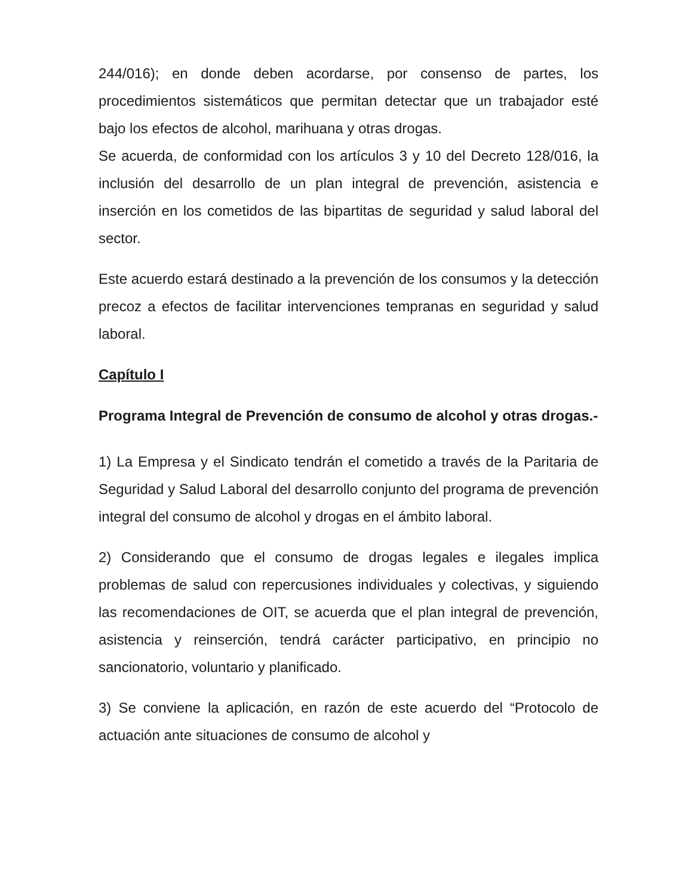244/016); en donde deben acordarse, por consenso de partes, los procedimientos sistemáticos que permitan detectar que un trabajador esté bajo los efectos de alcohol, marihuana y otras drogas.
Se acuerda, de conformidad con los artículos 3 y 10 del Decreto 128/016, la inclusión del desarrollo de un plan integral de prevención, asistencia e inserción en los cometidos de las bipartitas de seguridad y salud laboral del sector.
Este acuerdo estará destinado a la prevención de los consumos y la detección precoz a efectos de facilitar intervenciones tempranas en seguridad y salud laboral.
Capítulo I
Programa Integral de Prevención de consumo de alcohol y otras drogas.-
1) La Empresa y el Sindicato tendrán el cometido a través de la Paritaria de Seguridad y Salud Laboral del desarrollo conjunto del programa de prevención integral del consumo de alcohol y drogas en el ámbito laboral.
2) Considerando que el consumo de drogas legales e ilegales implica problemas de salud con repercusiones individuales y colectivas, y siguiendo las recomendaciones de OIT, se acuerda que el plan integral de prevención, asistencia y reinserción, tendrá carácter participativo, en principio no sancionatorio, voluntario y planificado.
3) Se conviene la aplicación, en razón de este acuerdo del “Protocolo de actuación ante situaciones de consumo de alcohol y